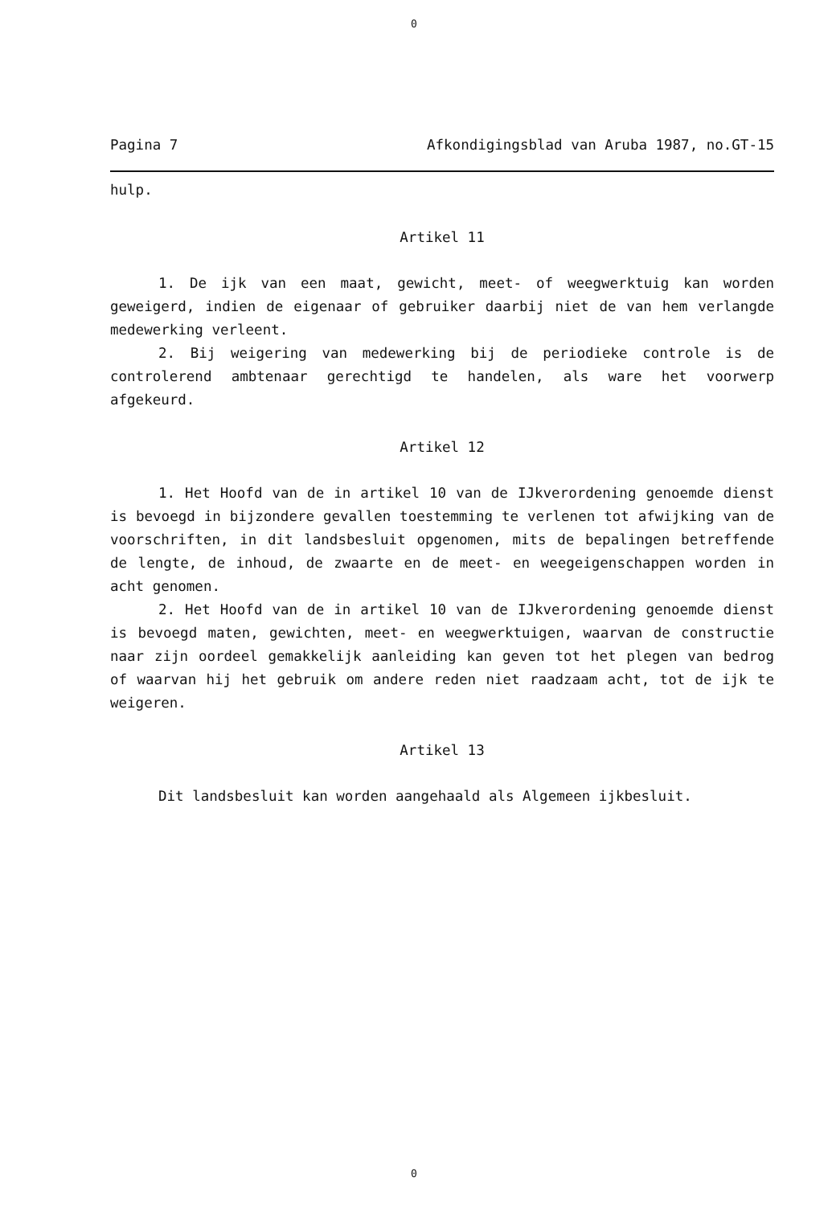0
Pagina 7 Afkondigingsblad van Aruba 1987, no.GT-15
hulp.
Artikel 11
1. De ijk van een maat, gewicht, meet- of weegwerktuig kan worden geweigerd, indien de eigenaar of gebruiker daarbij niet de van hem verlangde medewerking verleent.
2. Bij weigering van medewerking bij de periodieke controle is de controlerend ambtenaar gerechtigd te handelen, als ware het voorwerp afgekeurd.
Artikel 12
1. Het Hoofd van de in artikel 10 van de IJkverordening genoemde dienst is bevoegd in bijzondere gevallen toestemming te verlenen tot afwijking van de voorschriften, in dit landsbesluit opgenomen, mits de bepalingen betreffende de lengte, de inhoud, de zwaarte en de meet- en weegeigenschappen worden in acht genomen.
2. Het Hoofd van de in artikel 10 van de IJkverordening genoemde dienst is bevoegd maten, gewichten, meet- en weegwerktuigen, waarvan de constructie naar zijn oordeel gemakkelijk aanleiding kan geven tot het plegen van bedrog of waarvan hij het gebruik om andere reden niet raadzaam acht, tot de ijk te weigeren.
Artikel 13
Dit landsbesluit kan worden aangehaald als Algemeen ijkbesluit.
0